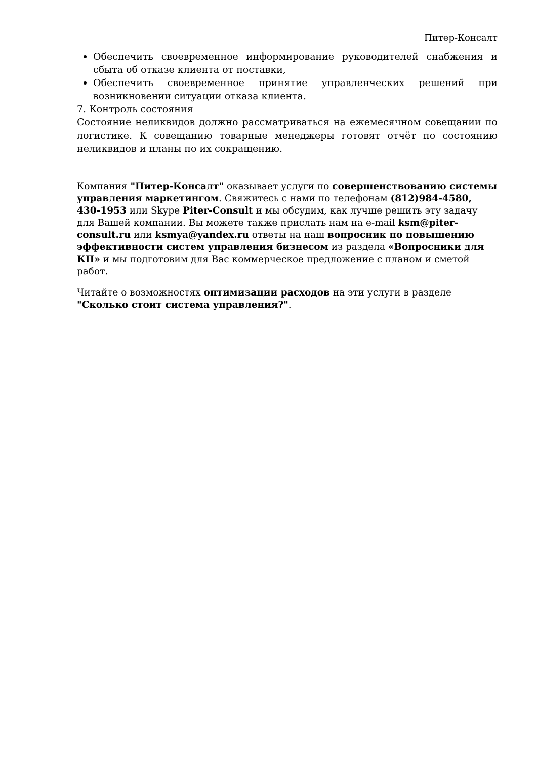Питер-Консалт
Обеспечить своевременное информирование руководителей снабжения и сбыта об отказе клиента от поставки,
Обеспечить своевременное принятие управленческих решений при возникновении ситуации отказа клиента.
7. Контроль состояния
Состояние неликвидов должно рассматриваться на ежемесячном совещании по логистике. К совещанию товарные менеджеры готовят отчёт по состоянию неликвидов и планы по их сокращению.
Компания "Питер-Консалт" оказывает услуги по совершенствованию системы управления маркетингом. Свяжитесь с нами по телефонам (812)984-4580, 430-1953 или Skype Piter-Consult и мы обсудим, как лучше решить эту задачу для Вашей компании. Вы можете также прислать нам на e-mail ksm@piter-consult.ru или ksmya@yandex.ru ответы на наш вопросник по повышению эффективности систем управления бизнесом из раздела «Вопросники для КП» и мы подготовим для Вас коммерческое предложение с планом и сметой работ.
Читайте о возможностях оптимизации расходов на эти услуги в разделе "Сколько стоит система управления?".